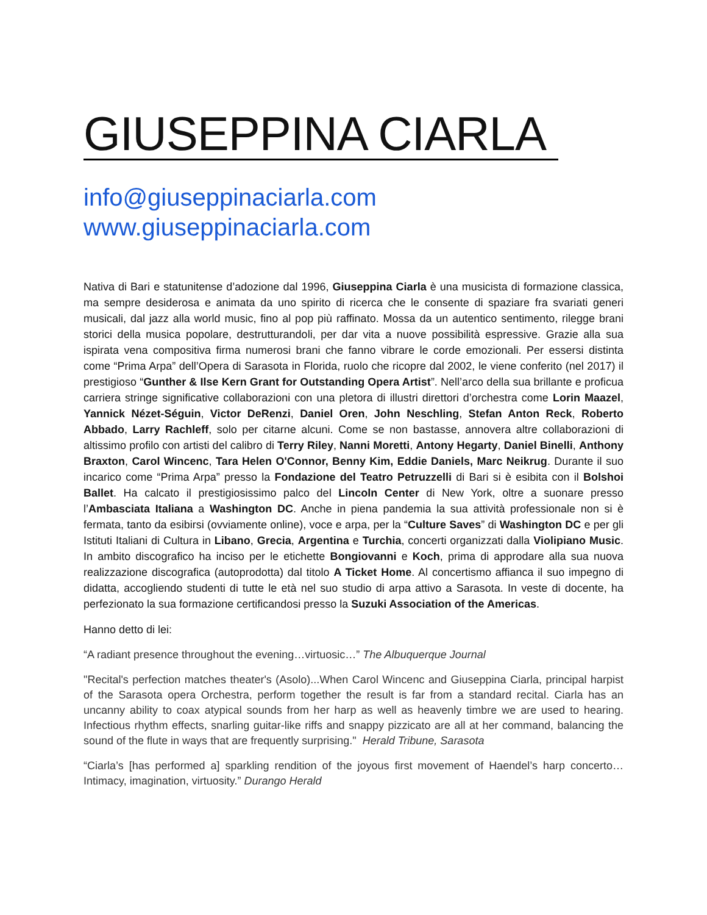GIUSEPPINA CIARLA
info@giuseppinaciarla.com
www.giuseppinaciarla.com
Nativa di Bari e statunitense d’adozione dal 1996, Giuseppina Ciarla è una musicista di formazione classica, ma sempre desiderosa e animata da uno spirito di ricerca che le consente di spaziare fra svariati generi musicali, dal jazz alla world music, fino al pop più raffinato. Mossa da un autentico sentimento, rilegge brani storici della musica popolare, destrutturandoli, per dar vita a nuove possibilità espressive. Grazie alla sua ispirata vena compositiva firma numerosi brani che fanno vibrare le corde emozionali. Per essersi distinta come “Prima Arpa” dell’Opera di Sarasota in Florida, ruolo che ricopre dal 2002, le viene conferito (nel 2017) il prestigioso “Gunther & Ilse Kern Grant for Outstanding Opera Artist”. Nell’arco della sua brillante e proficua carriera stringe significative collaborazioni con una pletora di illustri direttori d’orchestra come Lorin Maazel, Yannick Nézet-Séguin, Victor DeRenzi, Daniel Oren, John Neschling, Stefan Anton Reck, Roberto Abbado, Larry Rachleff, solo per citarne alcuni. Come se non bastasse, annovera altre collaborazioni di altissimo profilo con artisti del calibro di Terry Riley, Nanni Moretti, Antony Hegarty, Daniel Binelli, Anthony Braxton, Carol Wincenc, Tara Helen O'Connor, Benny Kim, Eddie Daniels, Marc Neikrug. Durante il suo incarico come “Prima Arpa” presso la Fondazione del Teatro Petruzzelli di Bari si è esibita con il Bolshoi Ballet. Ha calcato il prestigiosissimo palco del Lincoln Center di New York, oltre a suonare presso l’Ambasciata Italiana a Washington DC. Anche in piena pandemia la sua attività professionale non si è fermata, tanto da esibirsi (ovviamente online), voce e arpa, per la “Culture Saves” di Washington DC e per gli Istituti Italiani di Cultura in Libano, Grecia, Argentina e Turchia, concerti organizzati dalla Violipiano Music. In ambito discografico ha inciso per le etichette Bongiovanni e Koch, prima di approdare alla sua nuova realizzazione discografica (autoprodotta) dal titolo A Ticket Home. Al concertismo affianca il suo impegno di didatta, accogliendo studenti di tutte le età nel suo studio di arpa attivo a Sarasota. In veste di docente, ha perfezionato la sua formazione certificandosi presso la Suzuki Association of the Americas.
Hanno detto di lei:
“A radiant presence throughout the evening…virtuosic…” The Albuquerque Journal
"Recital's perfection matches theater's (Asolo)...When Carol Wincenc and Giuseppina Ciarla, principal harpist of the Sarasota opera Orchestra, perform together the result is far from a standard recital. Ciarla has an uncanny ability to coax atypical sounds from her harp as well as heavenly timbre we are used to hearing. Infectious rhythm effects, snarling guitar-like riffs and snappy pizzicato are all at her command, balancing the sound of the flute in ways that are frequently surprising." Herald Tribune, Sarasota
“Ciarla’s [has performed a] sparkling rendition of the joyous first movement of Haendel’s harp concerto… Intimacy, imagination, virtuosity.” Durango Herald